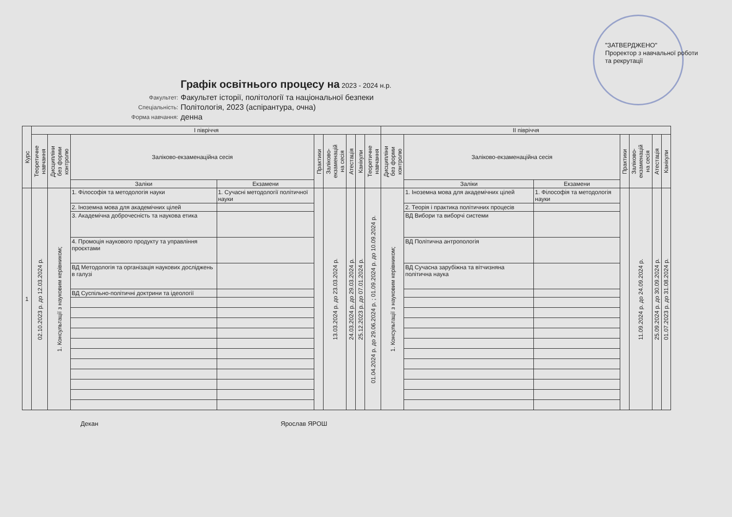"ЗАТВЕРДЖЕНО"
Проректор з навчальної роботи
та рекрутації
Графік освітнього процесу на
2023 - 2024 н.р.
Факультет: Факультет історії, політології та національної безпеки
Спеціальність: Політологія, 2023 (аспірантура, очна)
Форма навчання: денна
| Курс | І півріччя | | | | | | | | | ІІ півріччя | | | | | | |
| --- | --- | --- | --- | --- | --- | --- | --- | --- | --- | --- | --- | --- | --- | --- | --- | --- |
| | Теоретичне навчання | Дисципліни без форми контролю | Заліково-екзаменаційна сесія | | Практики | Заліково- екзаменацій на сесія | Атестація | Канікули | Теоретичне навчання | Дисципліни без форми контролю | Заліково-екзаменаційна сесія | | Практики | Заліково- екзаменацій на сесія | Атестація | Канікули |
| | | | Заліки | Екзамени | | | | | | | Заліки | Екзамени | | | | |
| 1 | 02.10.2023 р. до 12.03.2024 р. | 1. Консультації з науковим керівником; | 1. Філософія та методологія науки | 1. Сучасні методології політичної науки | | 13.03.2024 р. до 23.03.2024 р. | 24.03.2024 р. до 29.03.2024 р. | 25.12.2023 р. до 07.01.2024 р. | 01.04.2024 р. до 29.06.2024 р. ; 01.09.2024 р. до 10.09.2024 р. | 1. Консультації з науковим керівником; | 1. Іноземна мова для академічних цілей | 1. Філософія та методологія науки | | 11.09.2024 р. до 24.09.2024 р. | 25.09.2024 р. до 30.09.2024 р. | 01.07.2023 р. до 31.08.2024 р. |
| | | | 2. Іноземна мова для академічних цілей | | | | | | | | 2. Теорія і практика політичних процесів | | | | | |
| | | | 3. Академічна доброчесність та наукова етика | | | | | | | | ВД Вибори та виборчі системи | | | | | |
| | | | 4. Промоція наукового продукту та управління проєктами | | | | | | | | ВД Політична антропологія | | | | | |
| | | | ВД Методологія та організація наукових досліджень в галузі | | | | | | | | ВД Сучасна зарубіжна та вітчизняна політична наука | | | | | |
| | | | ВД Суспільно-політичні доктрини та ідеології | | | | | | | | | | | | | |
Декан Ярослав ЯРОШ